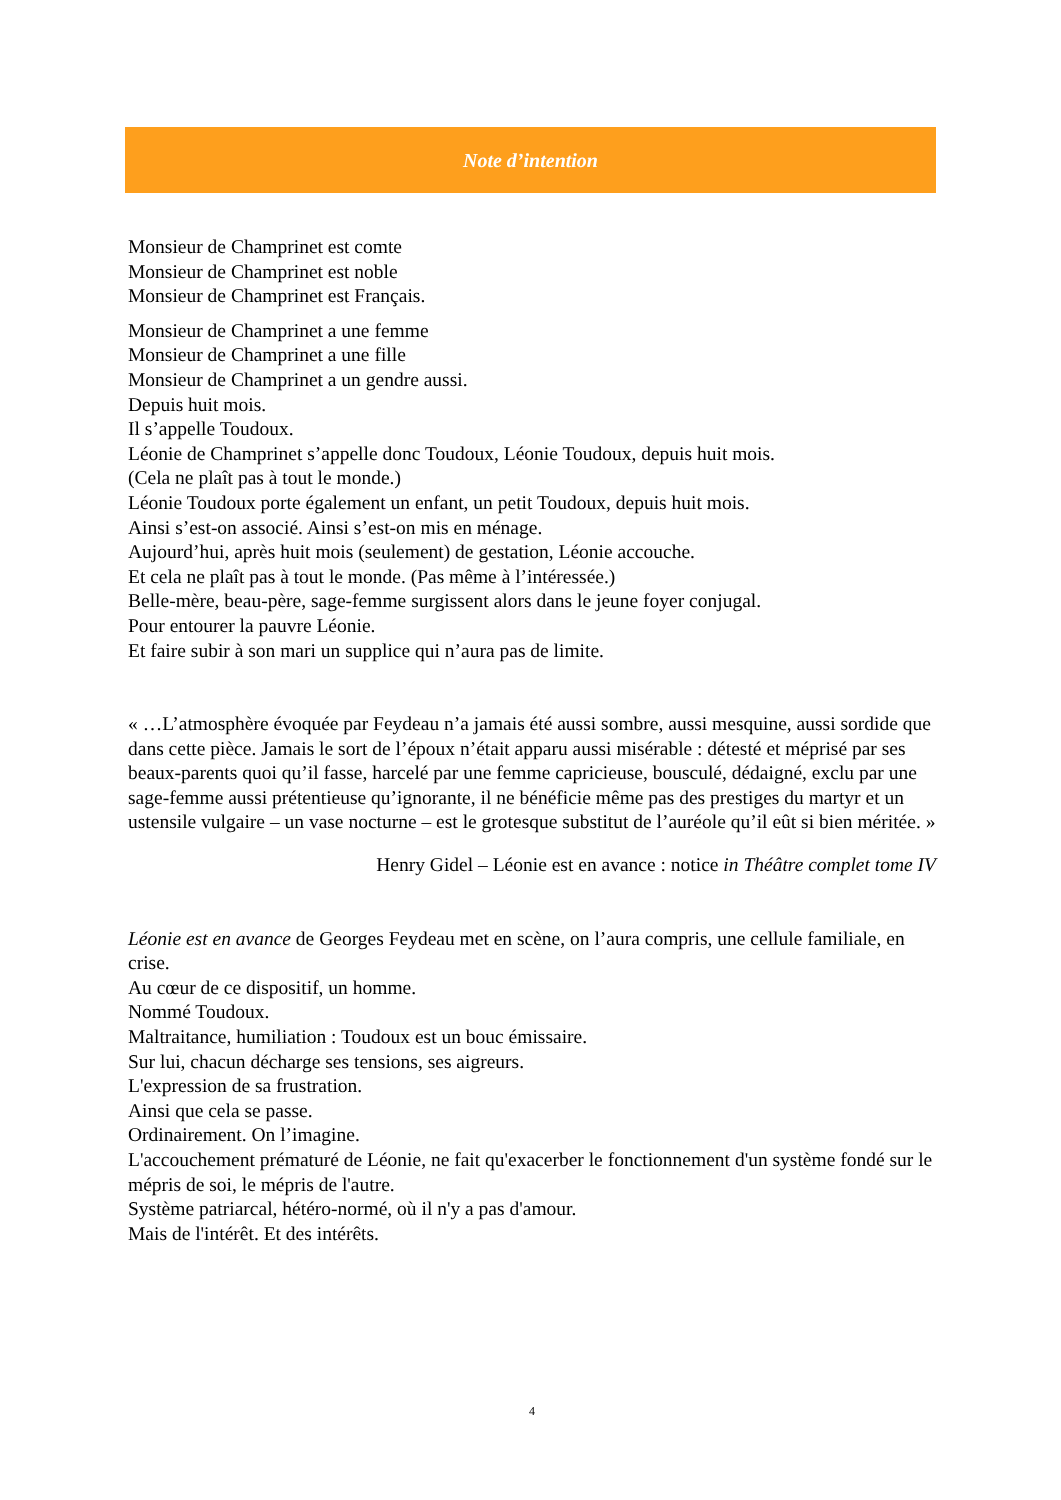Note d’intention
Monsieur de Champrinet est comte
Monsieur de Champrinet est noble
Monsieur de Champrinet est Français.
Monsieur de Champrinet a une femme
Monsieur de Champrinet a une fille
Monsieur de Champrinet a un gendre aussi.
Depuis huit mois.
Il s’appelle Toudoux.
Léonie de Champrinet s’appelle donc Toudoux, Léonie Toudoux, depuis huit mois.
(Cela ne plaît pas à tout le monde.)
Léonie Toudoux porte également un enfant, un petit Toudoux, depuis huit mois.
Ainsi s’est-on associé. Ainsi s’est-on mis en ménage.
Aujourd’hui, après huit mois (seulement) de gestation, Léonie accouche.
Et cela ne plaît pas à tout le monde. (Pas même à l’intéressée.)
Belle-mère, beau-père, sage-femme surgissent alors dans le jeune foyer conjugal.
Pour entourer la pauvre Léonie.
Et faire subir à son mari un supplice qui n’aura pas de limite.
« …L’atmosphère évoquée par Feydeau n’a jamais été aussi sombre, aussi mesquine, aussi sordide que dans cette pièce. Jamais le sort de l’époux n’était apparu aussi misérable : détesté et méprisé par ses beaux-parents quoi qu’il fasse, harcelé par une femme capricieuse, bousculé, dédaigné, exclu par une sage-femme aussi prétentieuse qu’ignorante, il ne bénéficie même pas des prestiges du martyr et un ustensile vulgaire – un vase nocturne – est le grotesque substitut de l’auréole qu’il eût si bien méritée. »
Henry Gidel – Léonie est en avance : notice in Théâtre complet tome IV
Léonie est en avance de Georges Feydeau met en scène, on l’aura compris, une cellule familiale, en crise.
Au cœur de ce dispositif, un homme.
Nommé Toudoux.
Maltraitance, humiliation : Toudoux est un bouc émissaire.
Sur lui, chacun décharge ses tensions, ses aigreurs.
L'expression de sa frustration.
Ainsi que cela se passe.
Ordinairement. On l’imagine.
L'accouchement prématuré de Léonie, ne fait qu'exacerber le fonctionnement d'un système fondé sur le mépris de soi, le mépris de l'autre.
Système patriarcal, hétéro-normé, où il n'y a pas d'amour.
Mais de l'intérêt. Et des intérêts.
4